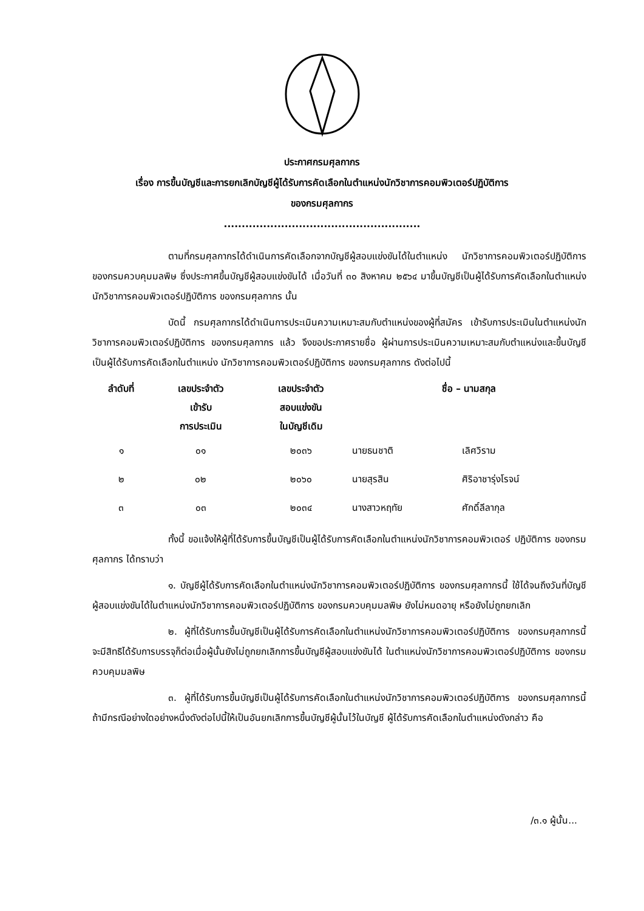ประกาศกรมศุลกากร
เรื่อง การขึ้นบัญชีและการยกเลิกบัญชีผู้ได้รับการคัดเลือกในตำแหน่งนักวิชาการคอมพิวเตอร์ปฏิบัติการ
ของกรมศุลกากร
.......................................................
ตามที่กรมศุลกากรได้ดำเนินการคัดเลือกจากบัญชีผู้สอบแข่งขันได้ในตำแหน่ง นักวิชาการคอมพิวเตอร์ปฏิบัติการ ของกรมควบคุมมลพิษ ซึ่งประกาศขึ้นบัญชีผู้สอบแข่งขันได้ เมื่อวันที่ ๓๐ สิงหาคม ๒๕๖๔ มาขึ้นบัญชีเป็นผู้ได้รับการคัดเลือกในตำแหน่งนักวิชาการคอมพิวเตอร์ปฏิบัติการ ของกรมศุลกากร นั้น
บัดนี้ กรมศุลกากรได้ดำเนินการประเมินความเหมาะสมกับตำแหน่งของผู้ที่สมัคร เข้ารับการประเมินในตำแหน่งนักวิชาการคอมพิวเตอร์ปฏิบัติการ ของกรมศุลกากร แล้ว จึงขอประกาศรายชื่อ ผู้ผ่านการประเมินความเหมาะสมกับตำแหน่งและขึ้นบัญชีเป็นผู้ได้รับการคัดเลือกในตำแหน่ง นักวิชาการคอมพิวเตอร์ปฏิบัติการ ของกรมศุลกากร ดังต่อไปนี้
| ลำดับที่ | เลขประจำตัว เข้ารับ การประเมิน | เลขประจำตัว สอบแข่งขัน ในบัญชีเดิม | ชื่อ – นามสกุล | |
| --- | --- | --- | --- | --- |
| ๑ | ๐๑ | ๒๐๓๖ | นายธนชาติ | เลิศวิราม |
| ๒ | ๐๒ | ๒๐๖๐ | นายสุรสิน | ศิริอาชารุ่งโรจน์ |
| ๓ | ๐๓ | ๒๐๓๔ | นางสาวหฤทัย | ศักดิ์ลีลากุล |
ทั้งนี้ ขอแจ้งให้ผู้ที่ได้รับการขึ้นบัญชีเป็นผู้ได้รับการคัดเลือกในตำแหน่งนักวิชาการคอมพิวเตอร์ ปฏิบัติการ ของกรมศุลกากร ได้ทราบว่า
๑. บัญชีผู้ได้รับการคัดเลือกในตำแหน่งนักวิชาการคอมพิวเตอร์ปฏิบัติการ ของกรมศุลกากรนี้ ใช้ได้จนถึงวันที่บัญชีผู้สอบแข่งขันได้ในตำแหน่งนักวิชาการคอมพิวเตอร์ปฏิบัติการ ของกรมควบคุมมลพิษ ยังไม่หมดอายุ หรือยังไม่ถูกยกเลิก
๒. ผู้ที่ได้รับการขึ้นบัญชีเป็นผู้ได้รับการคัดเลือกในตำแหน่งนักวิชาการคอมพิวเตอร์ปฏิบัติการ ของกรมศุลกากรนี้ จะมีสิทธิได้รับการบรรจุก็ต่อเมื่อผู้นั้นยังไม่ถูกยกเลิกการขึ้นบัญชีผู้สอบแข่งขันได้ ในตำแหน่งนักวิชาการคอมพิวเตอร์ปฏิบัติการ ของกรมควบคุมมลพิษ
๓. ผู้ที่ได้รับการขึ้นบัญชีเป็นผู้ได้รับการคัดเลือกในตำแหน่งนักวิชาการคอมพิวเตอร์ปฏิบัติการ ของกรมศุลกากรนี้ ถ้ามีกรณีอย่างใดอย่างหนึ่งดังต่อไปนี้ให้เป็นอันยกเลิกการขึ้นบัญชีผู้นั้นไว้ในบัญชี ผู้ได้รับการคัดเลือกในตำแหน่งดังกล่าว คือ
/๓.๑ ผู้นั้น...